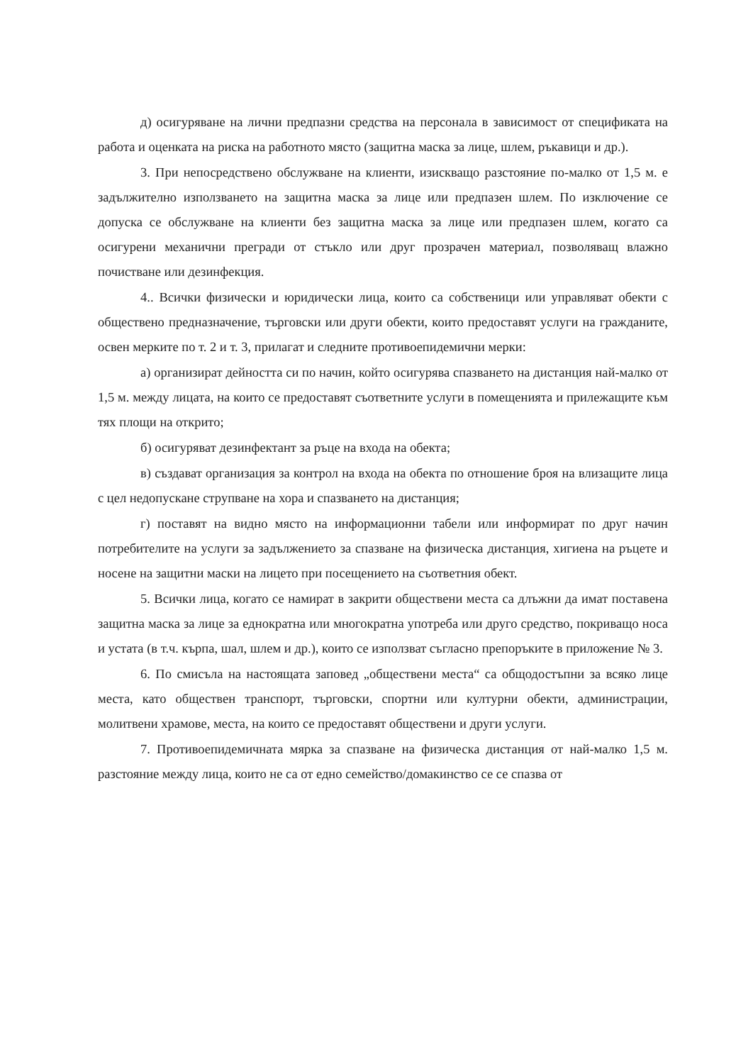д) осигуряване на лични предпазни средства на персонала в зависимост от спецификата на работа и оценката на риска на работното място (защитна маска за лице, шлем, ръкавици и др.).
3. При непосредствено обслужване на клиенти, изискващо разстояние по-малко от 1,5 м. е задължително използването на защитна маска за лице или предпазен шлем. По изключение се допуска се обслужване на клиенти без защитна маска за лице или предпазен шлем, когато са осигурени механични прегради от стъкло или друг прозрачен материал, позволяващ влажно почистване или дезинфекция.
4.. Всички физически и юридически лица, които са собственици или управляват обекти с обществено предназначение, търговски или други обекти, които предоставят услуги на гражданите, освен мерките по т. 2 и т. 3, прилагат и следните противоепидемични мерки:
а) организират дейността си по начин, който осигурява спазването на дистанция най-малко от 1,5 м. между лицата, на които се предоставят съответните услуги в помещенията и прилежащите към тях площи на открито;
б) осигуряват дезинфектант за ръце на входа на обекта;
в) създават организация за контрол на входа на обекта по отношение броя на влизащите лица с цел недопускане струпване на хора и спазването на дистанция;
г) поставят на видно място на информационни табели или информират по друг начин потребителите на услуги за задължението за спазване на физическа дистанция, хигиена на ръцете и носене на защитни маски на лицето при посещението на съответния обект.
5. Всички лица, когато се намират в закрити обществени места са длъжни да имат поставена защитна маска за лице за еднократна или многократна употреба или друго средство, покриващо носа и устата (в т.ч. кърпа, шал, шлем и др.), които се използват съгласно препоръките в приложение № 3.
6. По смисъла на настоящата заповед „обществени места“ са общодостъпни за всяко лице места, като обществен транспорт, търговски, спортни или културни обекти, администрации, молитвени храмове, места, на които се предоставят обществени и други услуги.
7. Противоепидемичната мярка за спазване на физическа дистанция от най-малко 1,5 м. разстояние между лица, които не са от едно семейство/домакинство се се спазва от